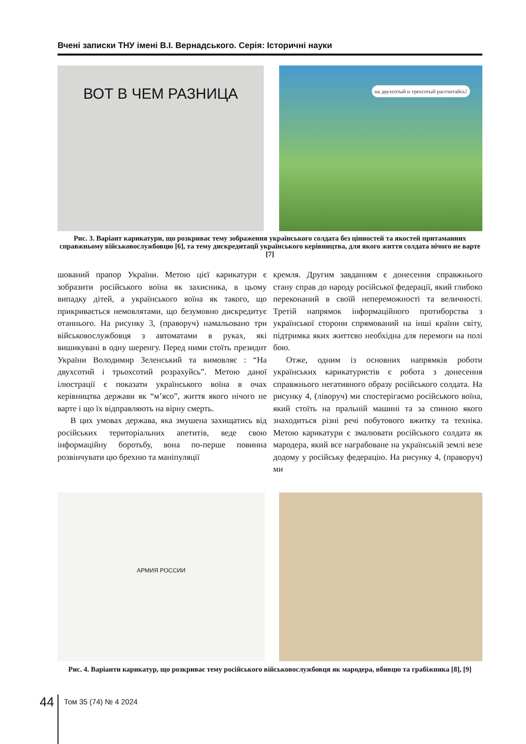Вчені записки ТНУ імені В.І. Вернадського. Серія: Історичні науки
ВОТ В ЧЕМ РАЗНИЦА
на двухсотый и трехсотый рассчитайсь!
Рис. 3. Варіант карикатури, що розкриває тему зображення українського солдата без цінностей та якостей притаманних справжньому військовослужбовцю [6], та тему дискредитації українського керівництва, для якого життя солдата нічого не варте [7]
шований прапор України. Метою цієї карикатури є зобразити російського воїна як захисника, в цьому випадку дітей, а українського воїна як такого, що прикривається немовлятами, що безумовно дискредитує отаннього. На рисунку 3, (праворуч) намальовано три військовослужбовця з автоматами в руках, які вишикувані в одну шеренгу. Перед ними стоїть президнт України Володимир Зеленський та вимовляє : “На двухсотий і трьохсотий розрахуйсь”. Метою даної ілюстрації є показати українського воїна в очах керівництва держави як “м’ясо”, життя якого нічого не варте і що їх відправляють на вірну смерть.
В цих умовах держава, яка змушена захищатись від російських територіальних апетитів, веде свою інформаційну боротьбу, вона по-перше повинна розвінчувати цю брехню та маніпуляції
кремля. Другим завданням є донесення справжнього стану справ до народу російської федерації, який глибоко переконаний в своїй непереможності та величності. Третій напрямок інформаційного протиборства з української сторони спрямований на інші країни світу, підтримка яких життєво необхідна для перемоги на полі бою.
Отже, одним із основних напрямків роботи українських карикатуристів є робота з донесення справжнього негативного образу російського солдата. На рисунку 4, (ліворуч) ми спостерігаємо російського воїна, який стоїть на пральній машині та за спиною якого знаходиться різні речі побутового вжитку та техніка. Метою карикатури є змалювати російського солдата як мародера, який все награбоване на українській землі везе додому у російську федерацію. На рисунку 4, (праворуч) ми
АРМИЯ РОССИИ
Рис. 4. Варіанти карикатур, що розкриває тему російського військовослужбовця як мародера, вбивцю та грабіжника [8], [9]
44 Том 35 (74) № 4 2024